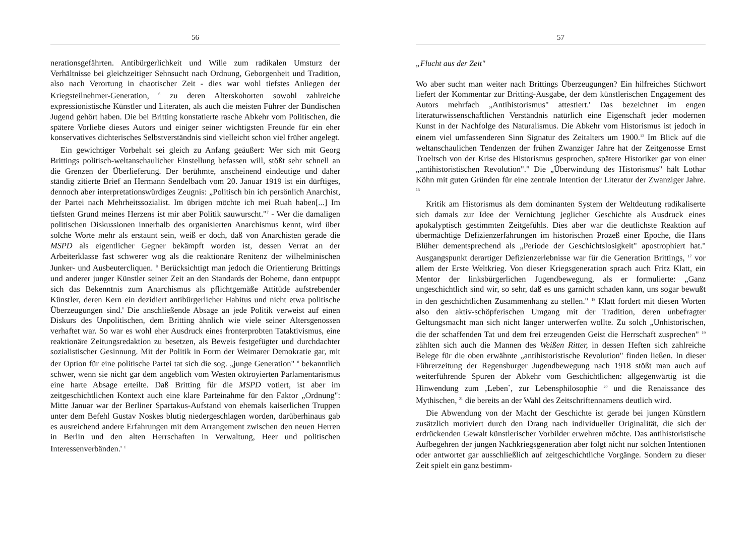56
nerationsgefährten. Antibürgerlichkeit und Wille zum radikalen Umsturz der Verhältnisse bei gleichzeitiger Sehnsucht nach Ordnung, Geborgenheit und Tradition, also nach Verortung in chaotischer Zeit - dies war wohl tiefstes Anliegen der Kriegsteilnehmer-Generation, <sup>6</sup> zu deren Alterskohorten sowohl zahlreiche expressionistische Künstler und Literaten, als auch die meisten Führer der Bündischen Jugend gehört haben. Die bei Britting konstatierte rasche Abkehr vom Politischen, die spätere Vorliebe dieses Autors und einiger seiner wichtigsten Freunde für ein eher konservatives dichterisches Selbstverständnis sind vielleicht schon viel früher angelegt.
Ein gewichtiger Vorbehalt sei gleich zu Anfang geäußert: Wer sich mit Georg Brittings politisch-weltanschaulicher Einstellung befassen will, stößt sehr schnell an die Grenzen der Überlieferung. Der berühmte, anscheinend eindeutige und daher ständig zitierte Brief an Hermann Sendelbach vom 20. Januar 1919 ist ein dürftiges, dennoch aber interpretationswürdiges Zeugnis: „Politisch bin ich persönlich Anarchist, der Partei nach Mehrheitssozialist. Im übrigen möchte ich mei Ruah haben[...] Im tiefsten Grund meines Herzens ist mir aber Politik sauwurscht."<sup>7</sup> - Wer die damaligen politischen Diskussionen innerhalb des organisierten Anarchismus kennt, wird über solche Worte mehr als erstaunt sein, weiß er doch, daß von Anarchisten gerade die MSPD als eigentlicher Gegner bekämpft worden ist, dessen Verrat an der Arbeiterklasse fast schwerer wog als die reaktionäre Renitenz der wilhelminischen Junker- und Ausbeutercliquen. <sup>8</sup> Berücksichtigt man jedoch die Orientierung Brittings und anderer junger Künstler seiner Zeit an den Standards der Boheme, dann entpuppt sich das Bekenntnis zum Anarchismus als pflichtgemäße Attitüde aufstrebender Künstler, deren Kern ein dezidiert antibürgerlicher Habitus und nicht etwa politische Überzeugungen sind.' Die anschließende Absage an jede Politik verweist auf einen Diskurs des Unpolitischen, dem Britting ähnlich wie viele seiner Altersgenossen verhaftet war. So war es wohl eher Ausdruck eines fronterprobten Tataktivismus, eine reaktionäre Zeitungsredaktion zu besetzen, als Beweis festgefügter und durchdachter sozialistischer Gesinnung. Mit der Politik in Form der Weimarer Demokratie gar, mit der Option für eine politische Partei tat sich die sog. „junge Generation" <sup>0</sup> bekanntlich schwer, wenn sie nicht gar dem angeblich vom Westen oktroyierten Parlamentarismus eine harte Absage erteilte. Daß Britting für die MSPD votiert, ist aber im zeitgeschichtlichen Kontext auch eine klare Parteinahme für den Faktor „Ordnung": Mitte Januar war der Berliner Spartakus-Aufstand von ehemals kaiserlichen Truppen unter dem Befehl Gustav Noskes blutig niedergeschlagen worden, darüberhinaus gab es ausreichend andere Erfahrungen mit dem Arrangement zwischen den neuen Herren in Berlin und den alten Herrschaften in Verwaltung, Heer und politischen Interessenverbänden.' <sup>1</sup>
57
„Flucht aus der Zeit"
Wo aber sucht man weiter nach Brittings Überzeugungen? Ein hilfreiches Stichwort liefert der Kommentar zur Britting-Ausgabe, der dem künstlerischen Engagement des Autors mehrfach „Antihistorismus" attestiert.' Das bezeichnet im engen literaturwissenschaftlichen Verständnis natürlich eine Eigenschaft jeder modernen Kunst in der Nachfolge des Naturalismus. Die Abkehr vom Historismus ist jedoch in einem viel umfassenderen Sinn Signatur des Zeitalters um 1900.<sup>13</sup> Im Blick auf die weltanschaulichen Tendenzen der frühen Zwanziger Jahre hat der Zeitgenosse Ernst Troeltsch von der Krise des Historismus gesprochen, spätere Historiker gar von einer „antihistoristischen Revolution"." Die „Überwindung des Historismus" hält Lothar Köhn mit guten Gründen für eine zentrale Intention der Literatur der Zwanziger Jahre. <sup>15</sup>
Kritik am Historismus als dem dominanten System der Weltdeutung radikaliserte sich damals zur Idee der Vernichtung jeglicher Geschichte als Ausdruck eines apokalyptisch gestimmten Zeitgefühls. Dies aber war die deutlichste Reaktion auf übermächtige Defizienzerfahrungen im historischen Prozeß einer Epoche, die Hans Blüher dementsprechend als „Periode der Geschichtslosigkeit" apostrophiert hat." Ausgangspunkt derartiger Defizienzerlebnisse war für die Generation Brittings, <sup>17</sup> vor allem der Erste Weltkrieg. Von dieser Kriegsgeneration sprach auch Fritz Klatt, ein Mentor der linksbürgerlichen Jugendbewegung, als er formulierte: „Ganz ungeschichtlich sind wir, so sehr, daß es uns garnicht schaden kann, uns sogar bewußt in den geschichtlichen Zusammenhang zu stellen." <sup>18</sup> Klatt fordert mit diesen Worten also den aktiv-schöpferischen Umgang mit der Tradition, deren unbefragter Geltungsmacht man sich nicht länger unterwerfen wollte. Zu solch „Unhistorischen, die der schaffenden Tat und dem frei erzeugenden Geist die Herrschaft zusprechen" <sup>19</sup> zählten sich auch die Mannen des Weißen Ritter, in dessen Heften sich zahlreiche Belege für die oben erwähnte „antihistoristische Revolution" finden ließen. In dieser Führerzeitung der Regensburger Jugendbewegung nach 1918 stößt man auch auf weiterführende Spuren der Abkehr vom Geschichtlichen: allgegenwärtig ist die Hinwendung zum ‚Leben`, zur Lebensphilosophie <sup>20</sup> und die Renaissance des Mythischen, <sup>21</sup> die bereits an der Wahl des Zeitschriftennamens deutlich wird.
Die Abwendung von der Macht der Geschichte ist gerade bei jungen Künstlern zusätzlich motiviert durch den Drang nach individueller Originalität, die sich der erdrückenden Gewalt künstlerischer Vorbilder erwehren möchte. Das antihistoristische Aufbegehren der jungen Nachkriegsgeneration aber folgt nicht nur solchen Intentionen oder antwortet gar ausschließlich auf zeitgeschichtliche Vorgänge. Sondern zu dieser Zeit spielt ein ganz bestimm-